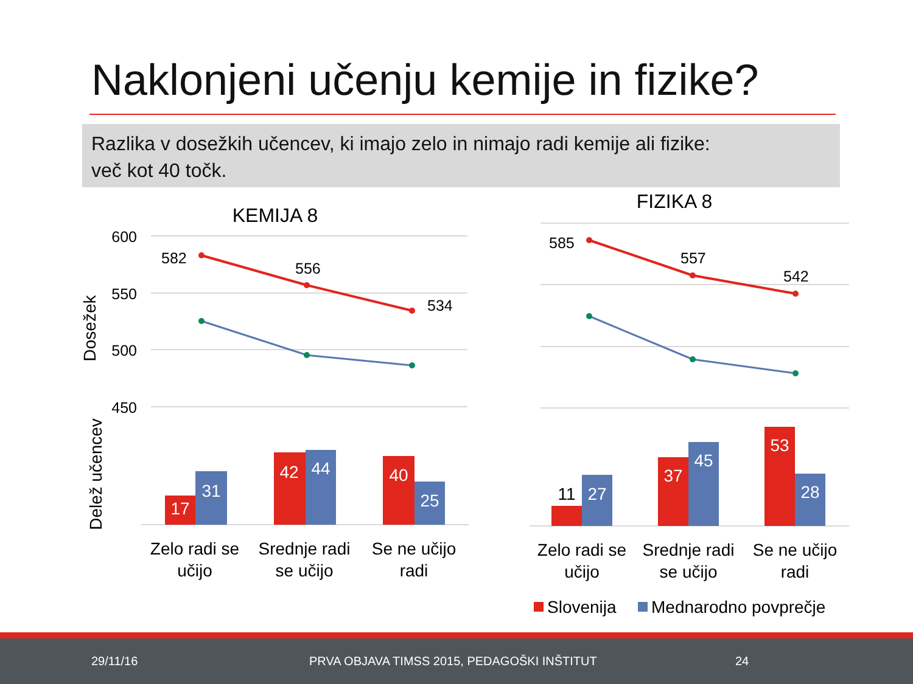Naklonjeni učenju kemije in fizike?
Razlika v dosežkih učencev, ki imajo zelo in nimajo radi kemije ali fizike:
več kot 40 točk.
KEMIJA 8
FIZIKA 8
600
550
500
450
Dosežek
Delež učencev
582
556
534
585
557
542
17
31
42
44
40
25
27
37
45
53
28
11
Zelo radi se
učijo
Srednje radi
se učijo
Se ne učijo
radi
Zelo radi se
učijo
Srednje radi
se učijo
Se ne učijo
radi
Slovenija
Mednarodno povprečje
29/11/16 PRVA OBJAVA TIMSS 2015, PEDAGOŠKI INŠTITUT 24